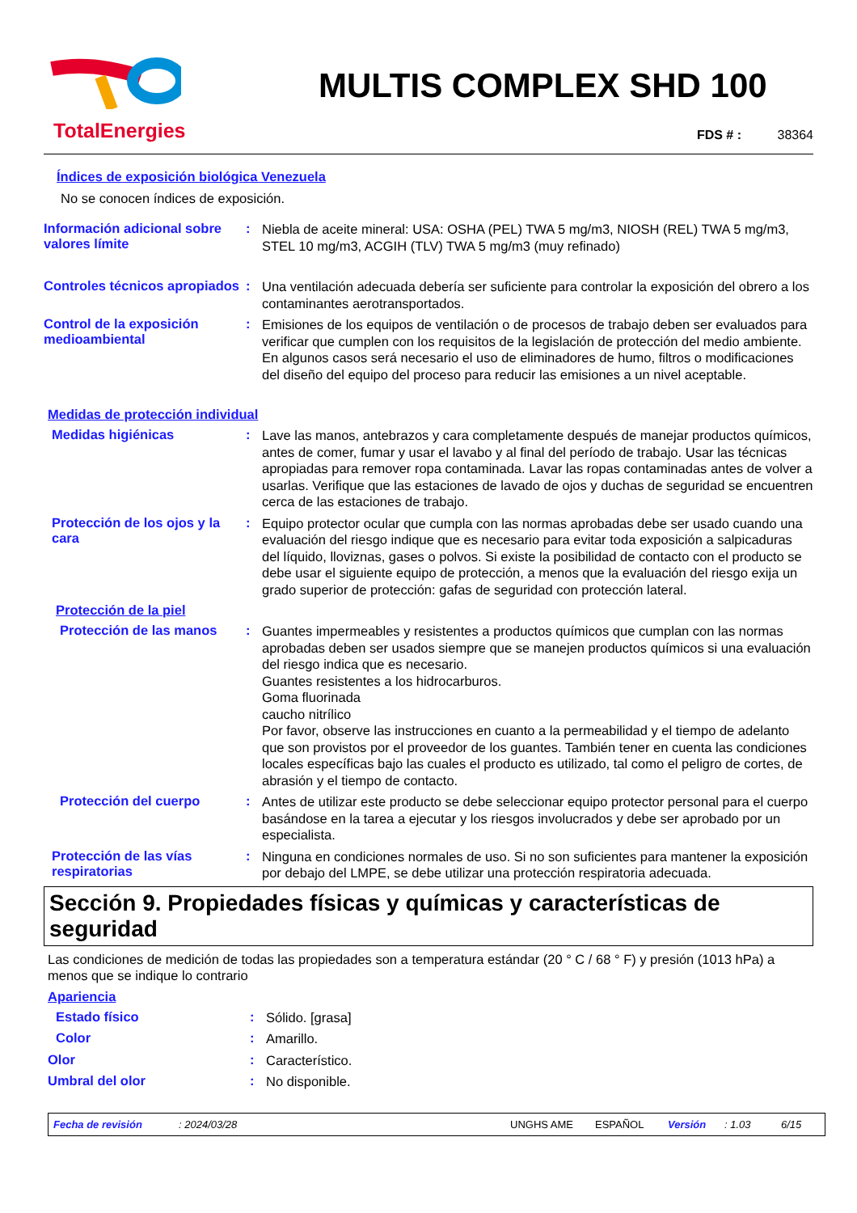TotalEnergies
MULTIS COMPLEX SHD 100
FDS # : 38364
Índices de exposición biológica Venezuela
No se conocen índices de exposición.
Información adicional sobre valores límite
:
Niebla de aceite mineral: USA: OSHA (PEL) TWA 5 mg/m3, NIOSH (REL) TWA 5 mg/m3, STEL 10 mg/m3, ACGIH (TLV) TWA 5 mg/m3 (muy refinado)
Controles técnicos apropiados
:
Una ventilación adecuada debería ser suficiente para controlar la exposición del obrero a los contaminantes aerotransportados.
Control de la exposición medioambiental
:
Emisiones de los equipos de ventilación o de procesos de trabajo deben ser evaluados para verificar que cumplen con los requisitos de la legislación de protección del medio ambiente. En algunos casos será necesario el uso de eliminadores de humo, filtros o modificaciones del diseño del equipo del proceso para reducir las emisiones a un nivel aceptable.
Medidas de protección individual
Medidas higiénicas :
Lave las manos, antebrazos y cara completamente después de manejar productos químicos, antes de comer, fumar y usar el lavabo y al final del período de trabajo. Usar las técnicas apropiadas para remover ropa contaminada. Lavar las ropas contaminadas antes de volver a usarlas. Verifique que las estaciones de lavado de ojos y duchas de seguridad se encuentren cerca de las estaciones de trabajo.
Protección de los ojos y la cara
:
Equipo protector ocular que cumpla con las normas aprobadas debe ser usado cuando una evaluación del riesgo indique que es necesario para evitar toda exposición a salpicaduras del líquido, lloviznas, gases o polvos. Si existe la posibilidad de contacto con el producto se debe usar el siguiente equipo de protección, a menos que la evaluación del riesgo exija un grado superior de protección: gafas de seguridad con protección lateral.
Protección de la piel
Protección de las manos :
Guantes impermeables y resistentes a productos químicos que cumplan con las normas aprobadas deben ser usados siempre que se manejen productos químicos si una evaluación del riesgo indica que es necesario.
Guantes resistentes a los hidrocarburos.
Goma fluorinada
caucho nitrílico
Por favor, observe las instrucciones en cuanto a la permeabilidad y el tiempo de adelanto que son provistos por el proveedor de los guantes. También tener en cuenta las condiciones locales específicas bajo las cuales el producto es utilizado, tal como el peligro de cortes, de abrasión y el tiempo de contacto.
Protección del cuerpo :
Antes de utilizar este producto se debe seleccionar equipo protector personal para el cuerpo basándose en la tarea a ejecutar y los riesgos involucrados y debe ser aprobado por un especialista.
Protección de las vías respiratorias
:
Ninguna en condiciones normales de uso. Si no son suficientes para mantener la exposición por debajo del LMPE, se debe utilizar una protección respiratoria adecuada.
Sección 9. Propiedades físicas y químicas y características de seguridad
Las condiciones de medición de todas las propiedades son a temperatura estándar (20 ° C / 68 ° F) y presión (1013 hPa) a menos que se indique lo contrario
Apariencia
Estado físico :
Sólido. [grasa]
Color :
Amarillo.
Olor :
Característico.
Umbral del olor :
No disponible.
Fecha de revisión: 2024/03/28 UNGHS AME ESPAÑOL Versión: 1.03 6/15